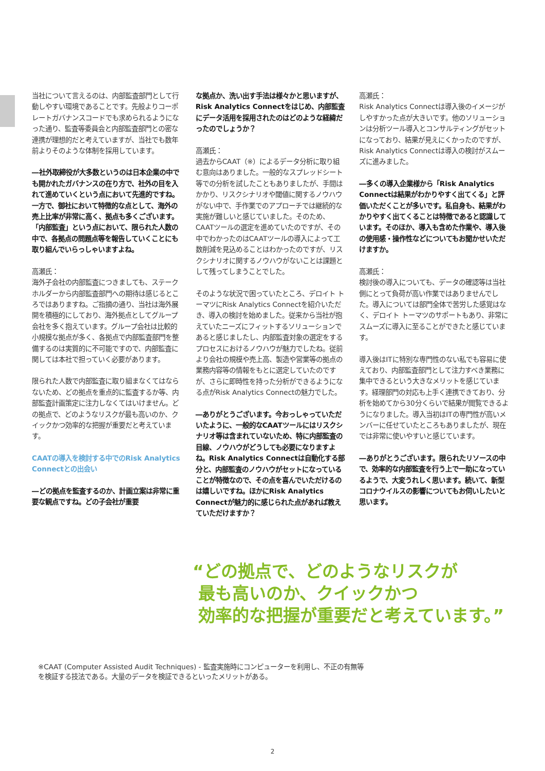当社について言えるのは、内部監査部門として行動しやすい環境であることです。先般よりコーポレートガバナンスコードでも求められるようになった通り、監査等委員会と内部監査部門との密な連携が理想的だと考えていますが、当社でも数年前よりそのような体制を採用しています。
―社外取締役が大多数というのは日本企業の中でも開かれたガバナンスの在り方で、社外の目を入れて進めていくという点において先進的ですね。一方で、御社において特徴的な点として、海外の売上比率が非常に高く、拠点も多くございます。「内部監査」という点において、限られた人数の中で、各拠点の問題点等を報告していくことにも取り組んでいらっしゃいますよね。
高瀬氏：
海外子会社の内部監査につきましても、ステークホルダーから内部監査部門への期待は感じるところではありますね。ご指摘の通り、当社は海外展開を積極的にしており、海外拠点としてグループ会社を多く抱えています。グループ会社は比較的小規模な拠点が多く、各拠点で内部監査部門を整備するのは実質的に不可能ですので、内部監査に関しては本社で担っていく必要があります。
限られた人数で内部監査に取り組まなくてはならないため、どの拠点を重点的に監査するか等、内部監査計画策定に注力しなくてはいけません。どの拠点で、どのようなリスクが最も高いのか、クイックかつ効率的な把握が重要だと考えています。
CAATの導入を検討する中でのRisk Analytics Connectとの出会い
―どの拠点を監査するのか、計画立案は非常に重要な観点ですね。どの子会社が重要
な拠点か、洗い出す手法は様々かと思いますが、Risk Analytics Connectをはじめ、内部監査にデータ活用を採用されたのはどのような経緯だったのでしょうか？
高瀬氏：
過去からCAAT（※）によるデータ分析に取り組む意向はありました。一般的なスプレッドシート等での分析を試したこともありましたが、手間はかかり、リスクシナリオや閾値に関するノウハウがない中で、手作業でのアプローチでは継続的な実施が難しいと感じていました。そのため、CAATツールの選定を進めていたのですが、その中でわかったのはCAATツールの導入によって工数削減を見込めることはわかったのですが、リスクシナリオに関するノウハウがないことは課題として残ってしまうことでした。
そのような状況で困っていたところ、デロイト トーマツにRisk Analytics Connectを紹介いただき、導入の検討を始めました。従来から当社が抱えていたニーズにフィットするソリューションであると感じましたし、内部監査対象の選定をするプロセスにおけるノウハウが魅力でしたね。従前より会社の規模や売上高、製造や営業等の拠点の業務内容等の情報をもとに選定していたのですが、さらに即時性を持った分析ができるようになる点がRisk Analytics Connectの魅力でした。
―ありがとうございます。今おっしゃっていただいたように、一般的なCAATツールにはリスクシナリオ等は含まれていないため、特に内部監査の目線、ノウハウがどうしても必要になりますよね。Risk Analytics Connectは自動化する部分と、内部監査のノウハウがセットになっていることが特徴なので、その点を喜んでいただけるのは嬉しいですね。ほかにRisk Analytics Connectが魅力的に感じられた点があれば教えていただけますか？
高瀬氏：
Risk Analytics Connectは導入後のイメージがしやすかった点が大きいです。他のソリューションは分析ツール導入とコンサルティングがセットになっており、結果が見えにくかったのですが、Risk Analytics Connectは導入の検討がスムーズに進みました。
―多くの導入企業様から「Risk Analytics Connectは結果がわかりやすく出てくる」と評価いただくことが多いです。私自身も、結果がわかりやすく出てくることは特徴であると認識しています。そのほか、導入も含めた作業や、導入後の使用感・操作性などについてもお聞かせいただけますか。
高瀬氏：
検討後の導入についても、データの確認等は当社側にとって負荷が高い作業ではありませんでした。導入については部門全体で苦労した感覚はなく、デロイト トーマツのサポートもあり、非常にスムーズに導入に至ることができたと感じています。
導入後はITに特別な専門性のない私でも容易に使えており、内部監査部門として注力すべき業務に集中できるという大きなメリットを感じています。経理部門の対応も上手く連携できており、分析を始めてから30分くらいで結果が閲覧できるようになりました。導入当初はITの専門性が高いメンバーに任せていたところもありましたが、現在では非常に使いやすいと感じています。
―ありがとうございます。限られたリソースの中で、効率的な内部監査を行う上で一助になっているようで、大変うれしく思います。続いて、新型コロナウイルスの影響についてもお伺いしたいと思います。
“どの拠点で、どのようなリスクが
最も高いのか、クイックかつ
効率的な把握が重要だと考えています。”
※CAAT (Computer Assisted Audit Techniques) - 監査実施時にコンピューターを利用し、不正の有無等
を検証する技法である。大量のデータを検証できるといったメリットがある。
2